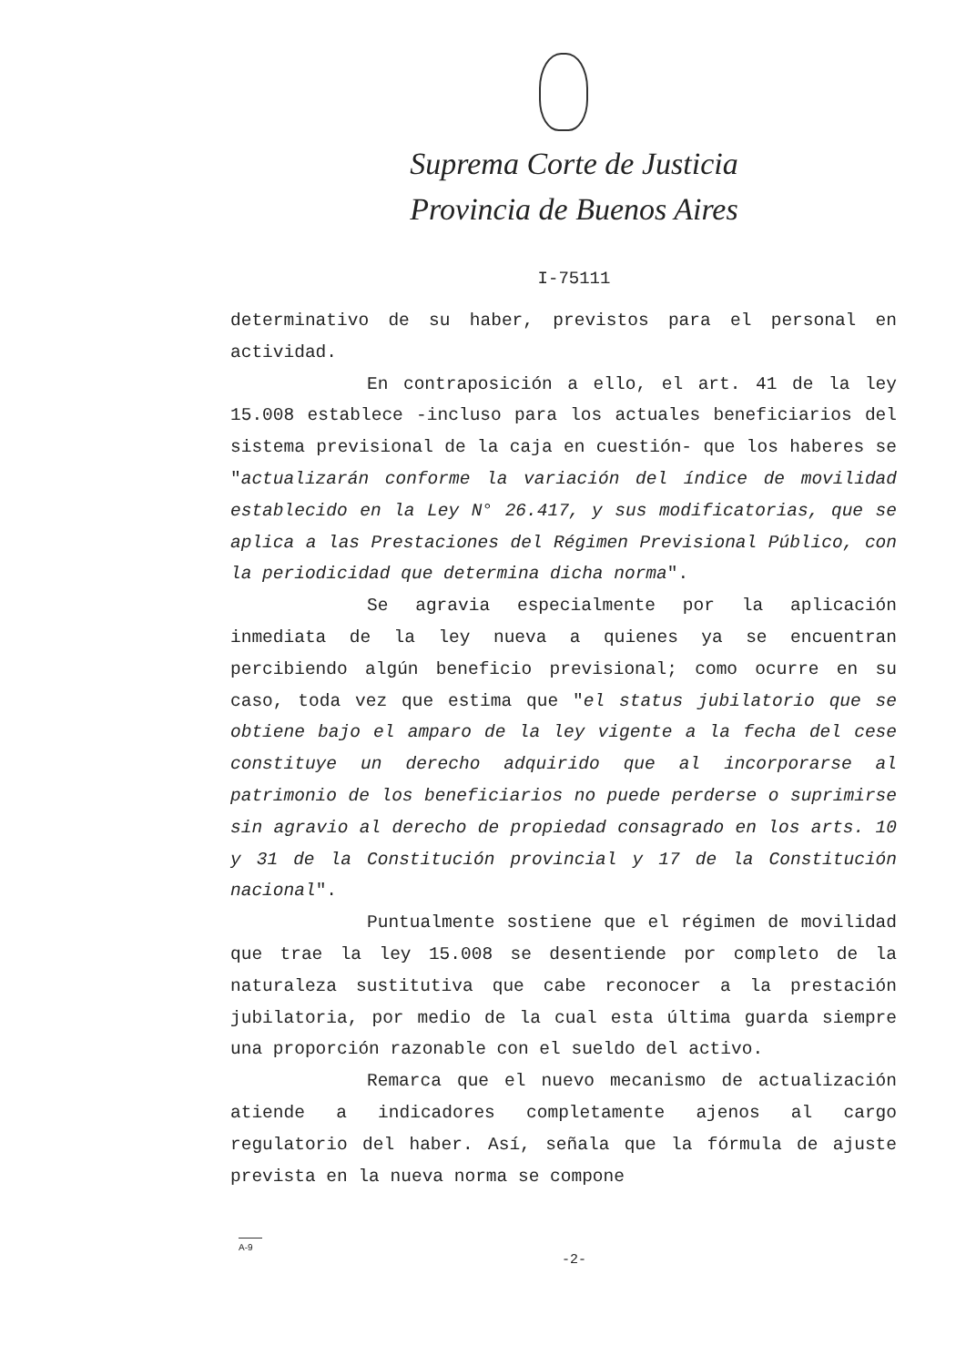Suprema Corte de Justicia
Provincia de Buenos Aires
I-75111
determinativo de su haber, previstos para el personal en actividad.
En contraposición a ello, el art. 41 de la ley 15.008 establece -incluso para los actuales beneficiarios del sistema previsional de la caja en cuestión- que los haberes se "actualizarán conforme la variación del índice de movilidad establecido en la Ley N° 26.417, y sus modificatorias, que se aplica a las Prestaciones del Régimen Previsional Público, con la periodicidad que determina dicha norma".
Se agravia especialmente por la aplicación inmediata de la ley nueva a quienes ya se encuentran percibiendo algún beneficio previsional; como ocurre en su caso, toda vez que estima que "el status jubilatorio que se obtiene bajo el amparo de la ley vigente a la fecha del cese constituye un derecho adquirido que al incorporarse al patrimonio de los beneficiarios no puede perderse o suprimirse sin agravio al derecho de propiedad consagrado en los arts. 10 y 31 de la Constitución provincial y 17 de la Constitución nacional".
Puntualmente sostiene que el régimen de movilidad que trae la ley 15.008 se desentiende por completo de la naturaleza sustitutiva que cabe reconocer a la prestación jubilatoria, por medio de la cual esta última guarda siempre una proporción razonable con el sueldo del activo.
Remarca que el nuevo mecanismo de actualización atiende a indicadores completamente ajenos al cargo regulatorio del haber. Así, señala que la fórmula de ajuste prevista en la nueva norma se compone
A-9
-2-